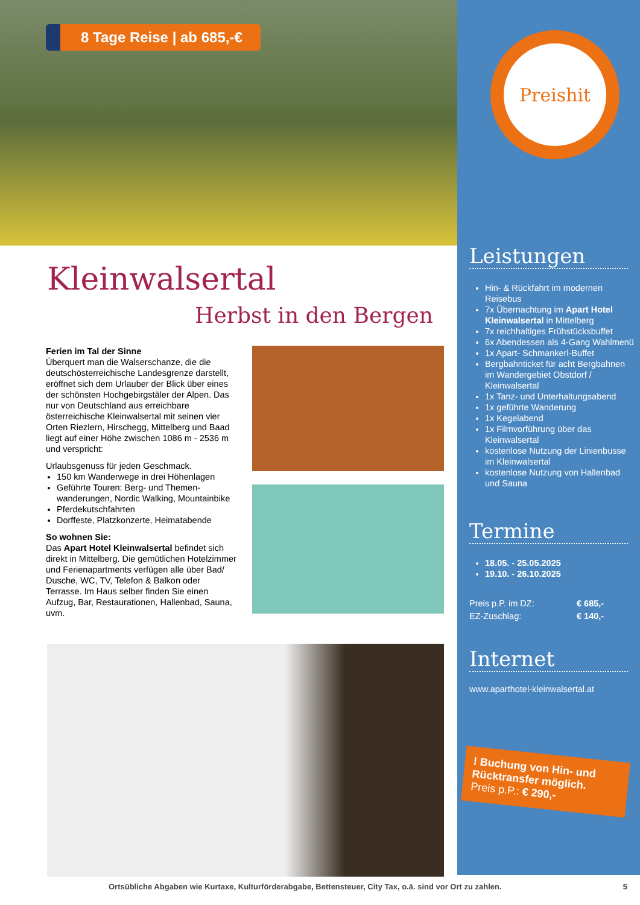8 Tage Reise | ab 685,-€
Kleinwalsertal
Herbst in den Bergen
Ferien im Tal der Sinne
Überquert man die Walserschanze, die die deutschösterreichische Landesgrenze darstellt, eröffnet sich dem Urlauber der Blick über eines der schönsten Hochgebirgstäler der Alpen. Das nur von Deutschland aus erreichbare österreichische Kleinwalsertal mit seinen vier Orten Riezlern, Hirschegg, Mittelberg und Baad liegt auf einer Höhe zwischen 1086 m - 2536 m und verspricht:
Urlaubsgenuss für jeden Geschmack.
150 km Wanderwege in drei Höhenlagen
Geführte Touren: Berg- und Themen-wanderungen, Nordic Walking, Mountainbike
Pferdekutschfahrten
Dorffeste, Platzkonzerte, Heimatabende
So wohnen Sie:
Das Apart Hotel Kleinwalsertal befindet sich direkt in Mittelberg. Die gemütlichen Hotelzimmer und Ferienapartments verfügen alle über Bad/ Dusche, WC, TV, Telefon & Balkon oder Terrasse. Im Haus selber finden Sie einen Aufzug, Bar, Restaurationen, Hallenbad, Sauna, uvm.
Preishit
Leistungen
Hin- & Rückfahrt im modernen Reisebus
7x Übernachtung im Apart Hotel Kleinwalsertal in Mittelberg
7x reichhaltiges Frühstücksbuffet
6x Abendessen als 4-Gang Wahlmenü
1x Apart- Schmankerl-Buffet
Bergbahnticket für acht Bergbahnen im Wandergebiet Obstdorf / Kleinwalsertal
1x Tanz- und Unterhaltungsabend
1x geführte Wanderung
1x Kegelabend
1x Filmvorführung über das Kleinwalsertal
kostenlose Nutzung der Linienbusse im Kleinwalsertal
kostenlose Nutzung von Hallenbad und Sauna
Termine
18.05. - 25.05.2025
19.10. - 26.10.2025
Preis p.P. im DZ: € 685,- EZ-Zuschlag: € 140,-
Internet
www.aparthotel-kleinwalsertal.at
! Buchung von Hin- und Rücktransfer möglich.
Preis p.P.: € 290,-
Ortsübliche Abgaben wie Kurtaxe, Kulturförderabgabe, Bettensteuer, City Tax, o.ä. sind vor Ort zu zahlen. 5